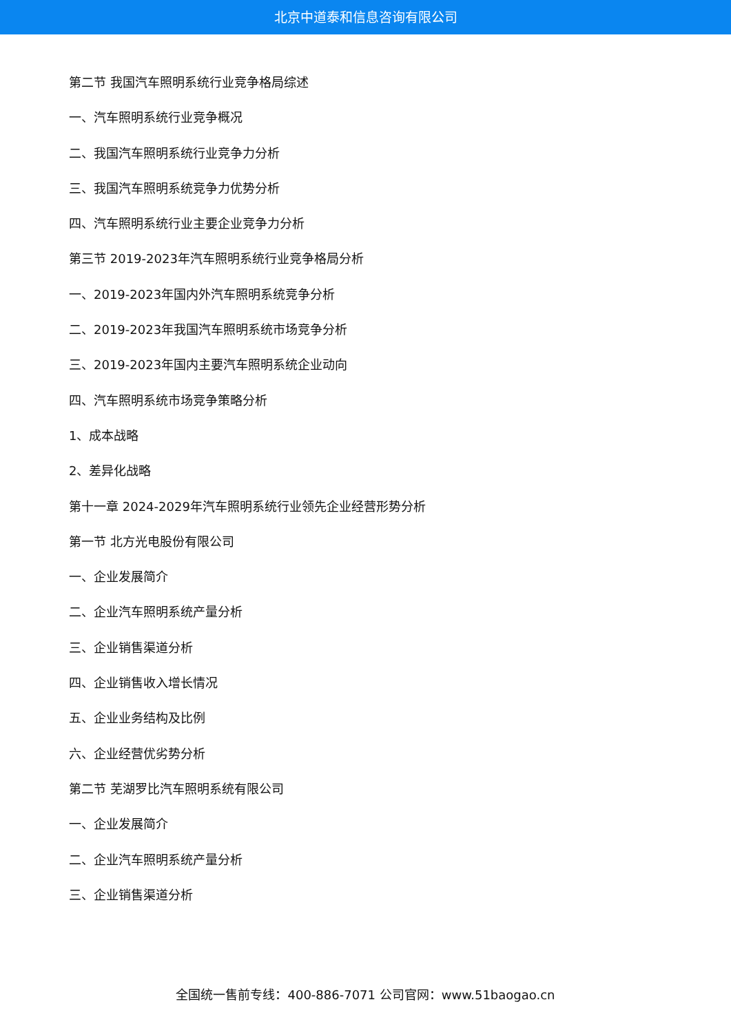北京中道泰和信息咨询有限公司
第二节 我国汽车照明系统行业竞争格局综述
一、汽车照明系统行业竞争概况
二、我国汽车照明系统行业竞争力分析
三、我国汽车照明系统竞争力优势分析
四、汽车照明系统行业主要企业竞争力分析
第三节 2019-2023年汽车照明系统行业竞争格局分析
一、2019-2023年国内外汽车照明系统竞争分析
二、2019-2023年我国汽车照明系统市场竞争分析
三、2019-2023年国内主要汽车照明系统企业动向
四、汽车照明系统市场竞争策略分析
1、成本战略
2、差异化战略
第十一章 2024-2029年汽车照明系统行业领先企业经营形势分析
第一节 北方光电股份有限公司
一、企业发展简介
二、企业汽车照明系统产量分析
三、企业销售渠道分析
四、企业销售收入增长情况
五、企业业务结构及比例
六、企业经营优劣势分析
第二节 芜湖罗比汽车照明系统有限公司
一、企业发展简介
二、企业汽车照明系统产量分析
三、企业销售渠道分析
全国统一售前专线：400-886-7071 公司官网：www.51baogao.cn